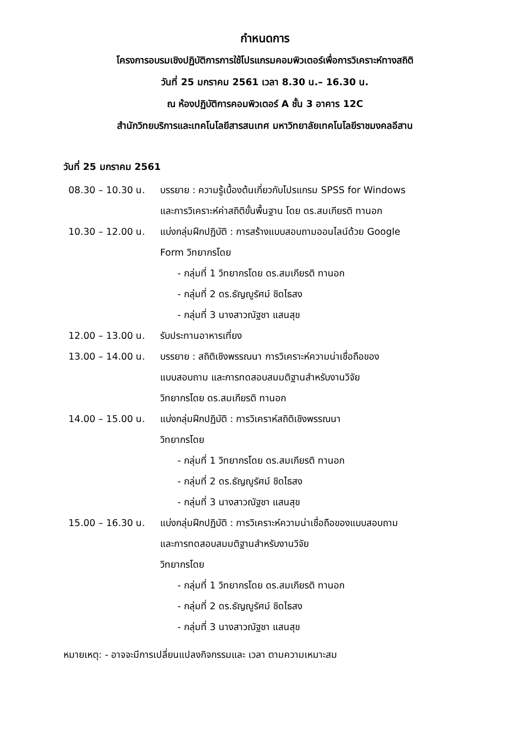กำหนดการ
โครงการอบรมเชิงปฏิบัติการการใช้โปรแกรมคอมพิวเตอร์เพื่อการวิเคราะห์ทางสถิติ
วันที่ 25 มกราคม 2561 เวลา 8.30 น.– 16.30 น.
ณ ห้องปฏิบัติการคอมพิวเตอร์ A ชั้น 3 อาคาร 12C
สำนักวิทยบริการและเทคโนโลยีสารสนเทศ มหาวิทยาลัยเทคโนโลยีราชมงคลอีสาน
วันที่ 25 มกราคม 2561
08.30 – 10.30 น. บรรยาย : ความรู้เบื้องต้นเกี่ยวกับโปรแกรม SPSS for Windows
และการวิเคราะห์ค่าสถิติขั้นพื้นฐาน โดย ดร.สมเกียรติ ทานอก
10.30 – 12.00 น. แบ่งกลุ่มฝึกปฏิบัติ : การสร้างแบบสอบถามออนไลน์ด้วย Google
Form วิทยากรโดย
- กลุ่มที่ 1 วิทยากรโดย ดร.สมเกียรติ ทานอก
- กลุ่มที่ 2 ดร.ธัญญูรัศม์ ชิดไธสง
- กลุ่มที่ 3 นางสาวณัฐชา แสนสุข
12.00 – 13.00 น. รับประทานอาหารเที่ยง
13.00 – 14.00 น. บรรยาย : สถิติเชิงพรรณนา การวิเคราะห์ความน่าเชื่อถือของ
แบบสอบถาม และการทดสอบสมมติฐานสำหรับงานวิจัย
วิทยากรโดย ดร.สมเกียรติ ทานอก
14.00 – 15.00 น. แบ่งกลุ่มฝึกปฏิบัติ : การวิเคราห์สถิติเชิงพรรณนา
วิทยากรโดย
- กลุ่มที่ 1 วิทยากรโดย ดร.สมเกียรติ ทานอก
- กลุ่มที่ 2 ดร.ธัญญูรัศม์ ชิดไธสง
- กลุ่มที่ 3 นางสาวณัฐชา แสนสุข
15.00 – 16.30 น. แบ่งกลุ่มฝึกปฏิบัติ : การวิเคราะห์ความน่าเชื่อถือของแบบสอบถาม
และการทดสอบสมมติฐานสำหรับงานวิจัย
วิทยากรโดย
- กลุ่มที่ 1 วิทยากรโดย ดร.สมเกียรติ ทานอก
- กลุ่มที่ 2 ดร.ธัญญูรัศม์ ชิดไธสง
- กลุ่มที่ 3 นางสาวณัฐชา แสนสุข
หมายเหตุ: - อาจจะมีการเปลี่ยนแปลงกิจกรรมและ เวลา ตามความเหมาะสม